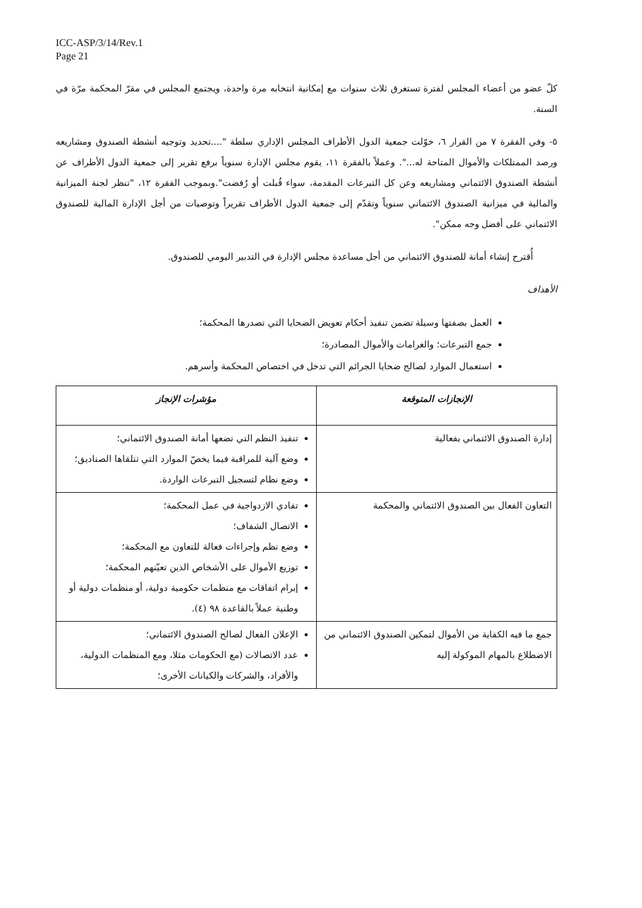ICC-ASP/3/14/Rev.1
Page 21
كلّ عضو من أعضاء المجلس لفترة تستغرق ثلاث سنوات مع إمكانية انتخابه مرة واحدة، ويجتمع المجلس في مقرّ المحكمة مرّة في السنة.
٥- وفي الفقرة ٧ من القرار ٦، خوّلت جمعية الدول الأطراف المجلس الإداري سلطة "....تحديد وتوجيه أنشطة الصندوق ومشاريعه ورصد الممتلكات والأموال المتاحة له...". وعملاً بالفقرة ١١، يقوم مجلس الإدارة سنوياً برفع تقرير إلى جمعية الدول الأطراف عن أنشطة الصندوق الائتماني ومشاريعه وعن كل التبرعات المقدمة، سواء قُبلت أو رُفضت".وبموجب الفقرة ١٢، "تنظر لجنة الميزانية والمالية في ميزانية الصندوق الائتماني سنوياً وتقدّم إلى جمعية الدول الأطراف تقريراً وتوصيات من أجل الإدارة المالية للصندوق الائتماني على أفضل وجه ممكن".
أُقترح إنشاء أمانة للصندوق الائتماني من أجل مساعدة مجلس الإدارة في التدبير اليومي للصندوق.
الأهداف
العمل بصفتها وسيلة تضمن تنفيذ أحكام تعويض الضحايا التي تصدرها المحكمة؛
جمع التبرعات؛ والغرامات والأموال المصادرة؛
استعمال الموارد لصالح ضحايا الجرائم التي تدخل في اختصاص المحكمة وأسرهم.
| الإنجازات المتوقعة | مؤشرات الإنجاز |
| --- | --- |
| إدارة الصندوق الائتماني بفعالية | تنفيذ النظم التي تضعها أمانة الصندوق الائتماني؛ وضع آلية للمراقبة فيما يخصّ الموارد التي تتلقاها الصناديق؛ وضع نظام لتسجيل التبرعات الواردة. |
| التعاون الفعال بين الصندوق الائتماني والمحكمة | تفادي الازدواجية في عمل المحكمة؛ الاتصال الشفاف؛ وضع نظم وإجراءات فعالة للتعاون مع المحكمة؛ توزيع الأموال على الأشخاص الذين تعيّنهم المحكمة؛ إبرام اتفاقات مع منظمات حكومية دولية، أو منظمات دولية أو وطنية عملاً بالقاعدة ٩٨ (٤). |
| جمع ما فيه الكفاية من الأموال لتمكين الصندوق الائتماني من الاضطلاع بالمهام الموكولة إليه | الإعلان الفعال لصالح الصندوق الائتماني؛ عدد الاتصالات (مع الحكومات مثلا، ومع المنظمات الدولية، والأفراد، والشركات والكيانات الأخرى؛ |